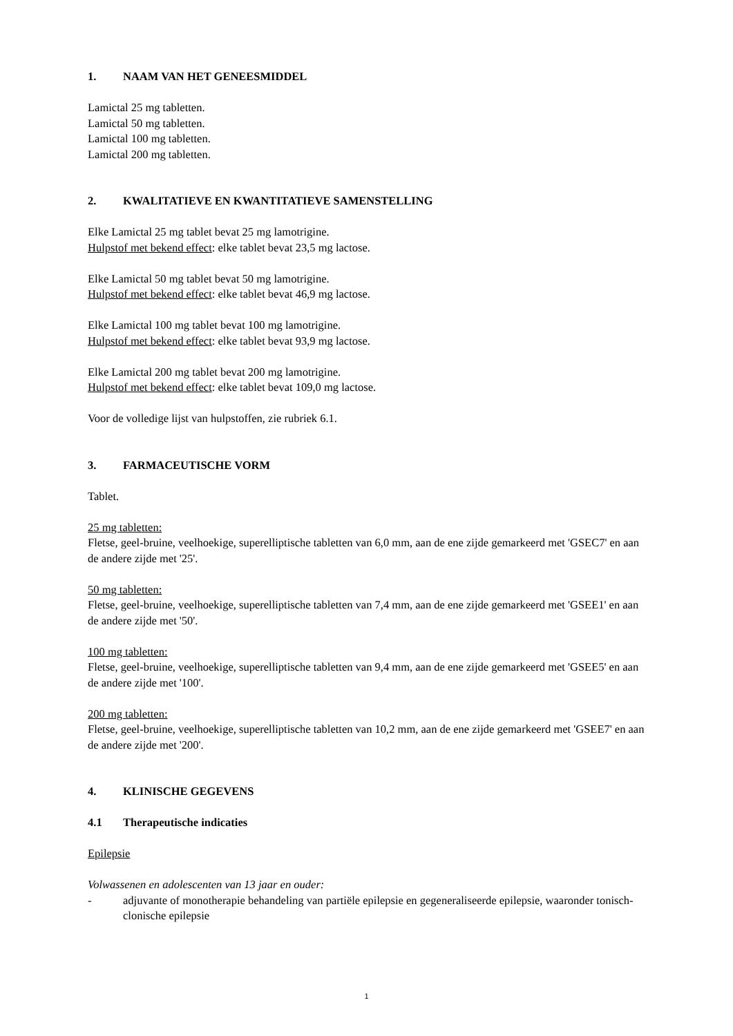1. NAAM VAN HET GENEESMIDDEL
Lamictal 25 mg tabletten.
Lamictal 50 mg tabletten.
Lamictal 100 mg tabletten.
Lamictal 200 mg tabletten.
2. KWALITATIEVE EN KWANTITATIEVE SAMENSTELLING
Elke Lamictal 25 mg tablet bevat 25 mg lamotrigine.
Hulpstof met bekend effect: elke tablet bevat 23,5 mg lactose.
Elke Lamictal 50 mg tablet bevat 50 mg lamotrigine.
Hulpstof met bekend effect: elke tablet bevat 46,9 mg lactose.
Elke Lamictal 100 mg tablet bevat 100 mg lamotrigine.
Hulpstof met bekend effect: elke tablet bevat 93,9 mg lactose.
Elke Lamictal 200 mg tablet bevat 200 mg lamotrigine.
Hulpstof met bekend effect: elke tablet bevat 109,0 mg lactose.
Voor de volledige lijst van hulpstoffen, zie rubriek 6.1.
3. FARMACEUTISCHE VORM
Tablet.
25 mg tabletten:
Fletse, geel-bruine, veelhoekige, superelliptische tabletten van 6,0 mm, aan de ene zijde gemarkeerd met 'GSEC7' en aan de andere zijde met '25'.
50 mg tabletten:
Fletse, geel-bruine, veelhoekige, superelliptische tabletten van 7,4 mm, aan de ene zijde gemarkeerd met 'GSEE1' en aan de andere zijde met '50'.
100 mg tabletten:
Fletse, geel-bruine, veelhoekige, superelliptische tabletten van 9,4 mm, aan de ene zijde gemarkeerd met 'GSEE5' en aan de andere zijde met '100'.
200 mg tabletten:
Fletse, geel-bruine, veelhoekige, superelliptische tabletten van 10,2 mm, aan de ene zijde gemarkeerd met 'GSEE7' en aan de andere zijde met '200'.
4. KLINISCHE GEGEVENS
4.1 Therapeutische indicaties
Epilepsie
Volwassenen en adolescenten van 13 jaar en ouder:
- adjuvante of monotherapie behandeling van partiële epilepsie en gegeneraliseerde epilepsie, waaronder tonisch-clonische epilepsie
1